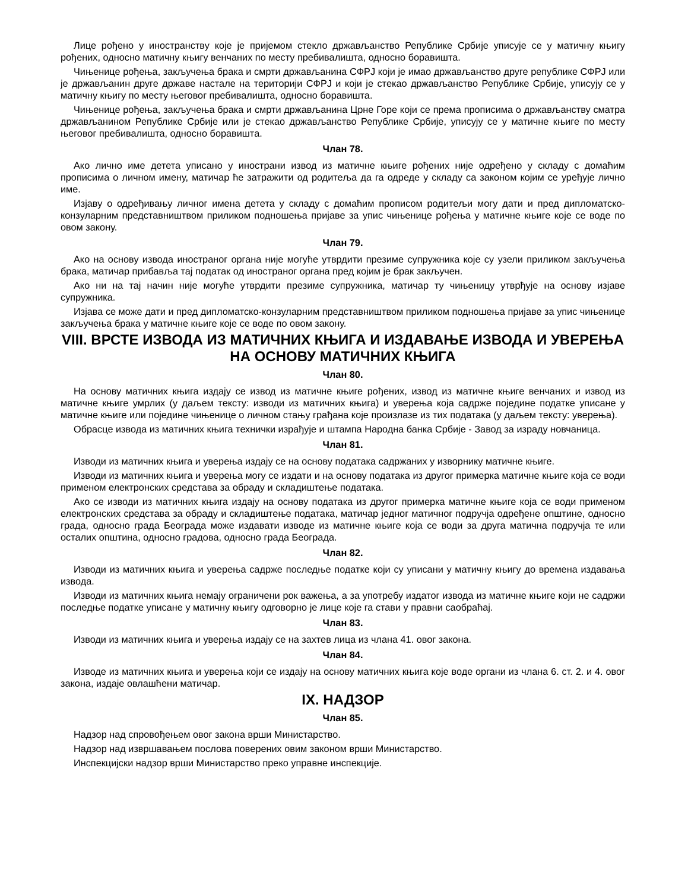Лице рођено у иностранству које је пријемом стекло држављанство Републике Србије уписује се у матичну књигу рођених, односно матичну књигу венчаних по месту пребивалишта, односно боравишта.
Чињенице рођења, закључења брака и смрти држављанина СФРЈ који је имао држављанство друге републике СФРЈ или је држављанин друге државе настале на територији СФРЈ и који је стекао држављанство Републике Србије, уписују се у матичну књигу по месту његовог пребивалишта, односно боравишта.
Чињенице рођења, закључења брака и смрти држављанина Црне Горе који се према прописима о држављанству сматра држављанином Републике Србије или је стекао држављанство Републике Србије, уписују се у матичне књиге по месту његовог пребивалишта, односно боравишта.
Члан 78.
Ако лично име детета уписано у инострани извод из матичне књиге рођених није одређено у складу с домаћим прописима о личном имену, матичар ће затражити од родитеља да га одреде у складу са законом којим се уређује лично име.
Изјаву о одређивању личног имена детета у складу с домаћим прописом родитељи могу дати и пред дипломатско-конзуларним представништвом приликом подношења пријаве за упис чињенице рођења у матичне књиге које се воде по овом закону.
Члан 79.
Ако на основу извода иностраног органа није могуће утврдити презиме супружника које су узели приликом закључења брака, матичар прибавља тај податак од иностраног органа пред којим је брак закључен.
Ако ни на тај начин није могуће утврдити презиме супружника, матичар ту чињеницу утврђује на основу изјаве супружника.
Изјава се може дати и пред дипломатско-конзуларним представништвом приликом подношења пријаве за упис чињенице закључења брака у матичне књиге које се воде по овом закону.
VIII. ВРСТЕ ИЗВОДА ИЗ МАТИЧНИХ КЊИГА И ИЗДАВАЊЕ ИЗВОДА И УВЕРЕЊА НА ОСНОВУ МАТИЧНИХ КЊИГА
Члан 80.
На основу матичних књига издају се извод из матичне књиге рођених, извод из матичне књиге венчаних и извод из матичне књиге умрлих (у даљем тексту: изводи из матичних књига) и уверења која садрже поједине податке уписане у матичне књиге или поједине чињенице о личном стању грађана које произлазе из тих података (у даљем тексту: уверења).
Обрасце извода из матичних књига технички израђује и штампа Народна банка Србије - Завод за израду новчаница.
Члан 81.
Изводи из матичних књига и уверења издају се на основу података садржаних у изворнику матичне књиге.
Изводи из матичних књига и уверења могу се издати и на основу података из другог примерка матичне књиге која се води применом електронских средстава за обраду и складиштење података.
Ако се изводи из матичних књига издају на основу података из другог примерка матичне књиге која се води применом електронских средстава за обраду и складиштење података, матичар једног матичног подручја одређене општине, односно града, односно града Београда може издавати изводе из матичне књиге која се води за друга матична подручја те или осталих општина, односно градова, односно града Београда.
Члан 82.
Изводи из матичних књига и уверења садрже последње податке који су уписани у матичну књигу до времена издавања извода.
Изводи из матичних књига немају ограничени рок важења, а за употребу издатог извода из матичне књиге који не садржи последње податке уписане у матичну књигу одговорно је лице које га стави у правни саобраћај.
Члан 83.
Изводи из матичних књига и уверења издају се на захтев лица из члана 41. овог закона.
Члан 84.
Изводе из матичних књига и уверења који се издају на основу матичних књига које воде органи из члана 6. ст. 2. и 4. овог закона, издаје овлашћени матичар.
IX. НАДЗОР
Члан 85.
Надзор над спровођењем овог закона врши Министарство.
Надзор над извршавањем послова поверених овим законом врши Министарство.
Инспекцијски надзор врши Министарство преко управне инспекције.